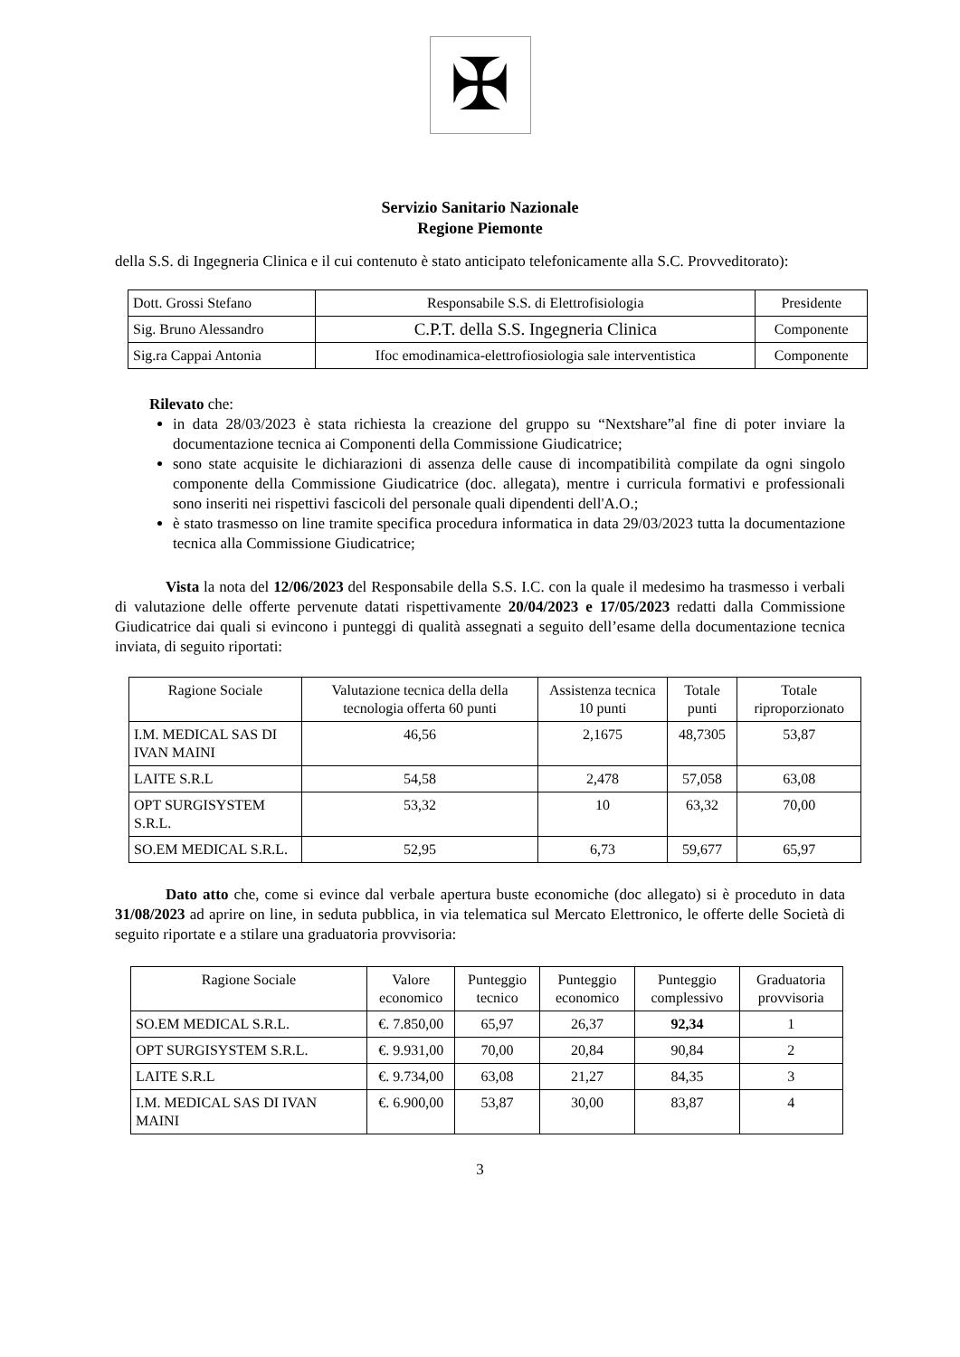✠
Servizio Sanitario Nazionale
Regione Piemonte
della S.S. di Ingegneria Clinica e il cui contenuto è stato anticipato telefonicamente alla S.C. Provveditorato):
| Dott. Grossi Stefano | Responsabile S.S. di Elettrofisiologia | Presidente |
| Sig. Bruno Alessandro | C.P.T. della S.S. Ingegneria Clinica | Componente |
| Sig.ra Cappai Antonia | Ifoc emodinamica-elettrofiosiologia sale interventistica | Componente |
Rilevato che:
in data 28/03/2023 è stata richiesta la creazione del gruppo su “Nextshare”al fine di poter inviare la documentazione tecnica ai Componenti della Commissione Giudicatrice;
sono state acquisite le dichiarazioni di assenza delle cause di incompatibilità compilate da ogni singolo componente della Commissione Giudicatrice (doc. allegata), mentre i curricula formativi e professionali sono inseriti nei rispettivi fascicoli del personale quali dipendenti dell'A.O.;
è stato trasmesso on line tramite specifica procedura informatica in data 29/03/2023 tutta la documentazione tecnica alla Commissione Giudicatrice;
Vista la nota del 12/06/2023 del Responsabile della S.S. I.C. con la quale il medesimo ha trasmesso i verbali di valutazione delle offerte pervenute datati rispettivamente 20/04/2023 e 17/05/2023 redatti dalla Commissione Giudicatrice dai quali si evincono i punteggi di qualità assegnati a seguito dell’esame della documentazione tecnica inviata, di seguito riportati:
| Ragione Sociale | Valutazione tecnica della della tecnologia offerta 60 punti | Assistenza tecnica 10 punti | Totale punti | Totale riproporzionato |
| --- | --- | --- | --- | --- |
| I.M. MEDICAL SAS DI IVAN MAINI | 46,56 | 2,1675 | 48,7305 | 53,87 |
| LAITE S.R.L | 54,58 | 2,478 | 57,058 | 63,08 |
| OPT SURGISYSTEM S.R.L. | 53,32 | 10 | 63,32 | 70,00 |
| SO.EM MEDICAL S.R.L. | 52,95 | 6,73 | 59,677 | 65,97 |
Dato atto che, come si evince dal verbale apertura buste economiche (doc allegato) si è proceduto in data 31/08/2023 ad aprire on line, in seduta pubblica, in via telematica sul Mercato Elettronico, le offerte delle Società di seguito riportate e a stilare una graduatoria provvisoria:
| Ragione Sociale | Valore economico | Punteggio tecnico | Punteggio economico | Punteggio complessivo | Graduatoria provvisoria |
| --- | --- | --- | --- | --- | --- |
| SO.EM MEDICAL S.R.L. | €. 7.850,00 | 65,97 | 26,37 | 92,34 | 1 |
| OPT SURGISYSTEM S.R.L. | €. 9.931,00 | 70,00 | 20,84 | 90,84 | 2 |
| LAITE S.R.L | €. 9.734,00 | 63,08 | 21,27 | 84,35 | 3 |
| I.M. MEDICAL SAS DI IVAN MAINI | €. 6.900,00 | 53,87 | 30,00 | 83,87 | 4 |
3